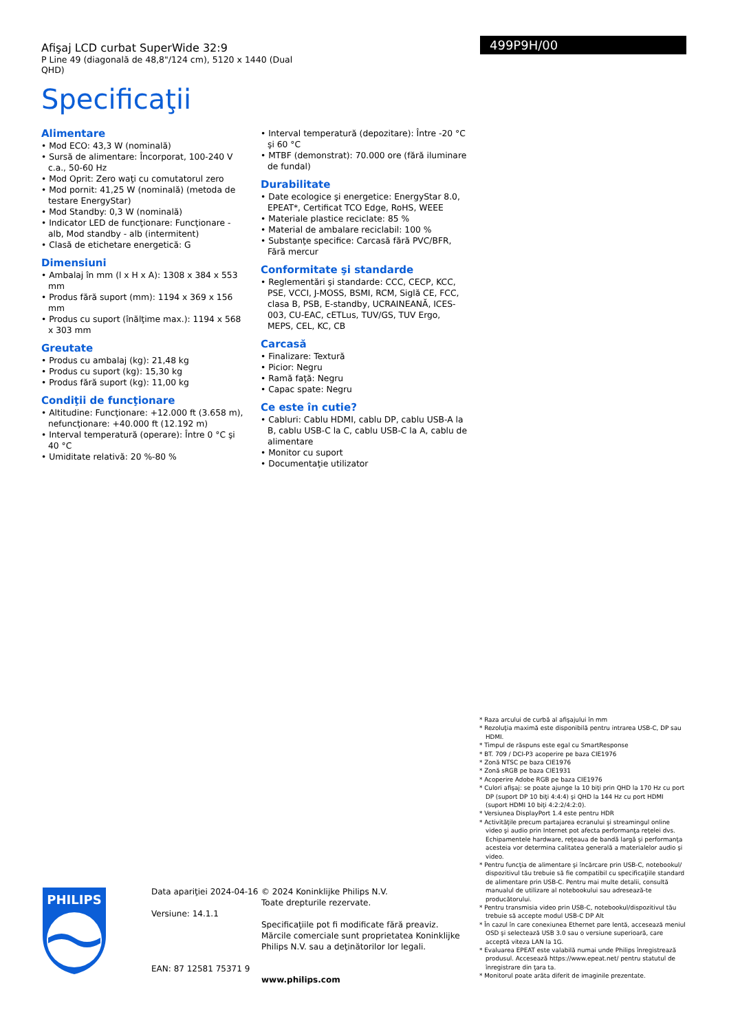Afişaj LCD curbat SuperWide 32:9
P Line 49 (diagonală de 48,8"/124 cm), 5120 x 1440 (Dual QHD)
Specificaţii
499P9H/00
Alimentare
• Mod ECO: 43,3 W (nominală)
• Sursă de alimentare: Încorporat, 100-240 V c.a., 50-60 Hz
• Mod Oprit: Zero waţi cu comutatorul zero
• Mod pornit: 41,25 W (nominală) (metoda de testare EnergyStar)
• Mod Standby: 0,3 W (nominală)
• Indicator LED de funcţionare: Funcţionare - alb, Mod standby - alb (intermitent)
• Clasă de etichetare energetică: G
Dimensiuni
• Ambalaj în mm (l x H x A): 1308 x 384 x 553 mm
• Produs fără suport (mm): 1194 x 369 x 156 mm
• Produs cu suport (înălţime max.): 1194 x 568 x 303 mm
Greutate
• Produs cu ambalaj (kg): 21,48 kg
• Produs cu suport (kg): 15,30 kg
• Produs fără suport (kg): 11,00 kg
Condiţii de funcţionare
• Altitudine: Funcţionare: +12.000 ft (3.658 m), nefuncţionare: +40.000 ft (12.192 m)
• Interval temperatură (operare): Între 0 °C şi 40 °C
• Umiditate relativă: 20 %-80 %
• Interval temperatură (depozitare): Între -20 °C şi 60 °C
• MTBF (demonstrat): 70.000 ore (fără iluminare de fundal)
Durabilitate
• Date ecologice şi energetice: EnergyStar 8.0, EPEAT*, Certificat TCO Edge, RoHS, WEEE
• Materiale plastice reciclate: 85 %
• Material de ambalare reciclabil: 100 %
• Substanţe specifice: Carcasă fără PVC/BFR, Fără mercur
Conformitate şi standarde
• Reglementări şi standarde: CCC, CECP, KCC, PSE, VCCI, J-MOSS, BSMI, RCM, Siglă CE, FCC, clasa B, PSB, E-standby, UCRAINEANĂ, ICES-003, CU-EAC, cETLus, TUV/GS, TUV Ergo, MEPS, CEL, KC, CB
Carcasă
• Finalizare: Textură
• Picior: Negru
• Ramă faţă: Negru
• Capac spate: Negru
Ce este în cutie?
• Cabluri: Cablu HDMI, cablu DP, cablu USB-A la B, cablu USB-C la C, cablu USB-C la A, cablu de alimentare
• Monitor cu suport
• Documentaţie utilizator
* Raza arcului de curbă al afişajului în mm
* Rezoluţia maximă este disponibilă pentru intrarea USB-C, DP sau HDMI.
* Timpul de răspuns este egal cu SmartResponse
* BT. 709 / DCI-P3 acoperire pe baza CIE1976
* Zonă NTSC pe baza CIE1976
* Zonă sRGB pe baza CIE1931
* Acoperire Adobe RGB pe baza CIE1976
* Culori afişaj: se poate ajunge la 10 biţi prin QHD la 170 Hz cu port DP (suport DP 10 biţi 4:4:4) şi QHD la 144 Hz cu port HDMI (suport HDMI 10 biţi 4:2:2/4:2:0).
* Versiunea DisplayPort 1.4 este pentru HDR
* Activităţile precum partajarea ecranului şi streamingul online video şi audio prin Internet pot afecta performanţa reţelei dvs. Echipamentele hardware, reţeaua de bandă largă şi performanţa acesteia vor determina calitatea generală a materialelor audio şi video.
* Pentru funcţia de alimentare şi încărcare prin USB-C, notebookul/ dispozitivul tău trebuie să fie compatibil cu specificaţiile standard de alimentare prin USB-C. Pentru mai multe detalii, consultă manualul de utilizare al notebookului sau adresează-te producătorului.
* Pentru transmisia video prin USB-C, notebookul/dispozitivul tău trebuie să accepte modul USB-C DP Alt
* În cazul în care conexiunea Ethernet pare lentă, accesează meniul OSD şi selectează USB 3.0 sau o versiune superioară, care acceptă viteza LAN la 1G.
* Evaluarea EPEAT este valabilă numai unde Philips înregistrează produsul. Accesează https://www.epeat.net/ pentru statutul de înregistrare din ţara ta.
* Monitorul poate arăta diferit de imaginile prezentate.
PHILIPS
Data apariţiei 2024-04-16
Versiune: 14.1.1
EAN: 87 12581 75371 9
© 2024 Koninklijke Philips N.V.
Toate drepturile rezervate.
Specificaţiile pot fi modificate fără preaviz. Mărcile comerciale sunt proprietatea Koninklijke Philips N.V. sau a deţinătorilor lor legali.
www.philips.com